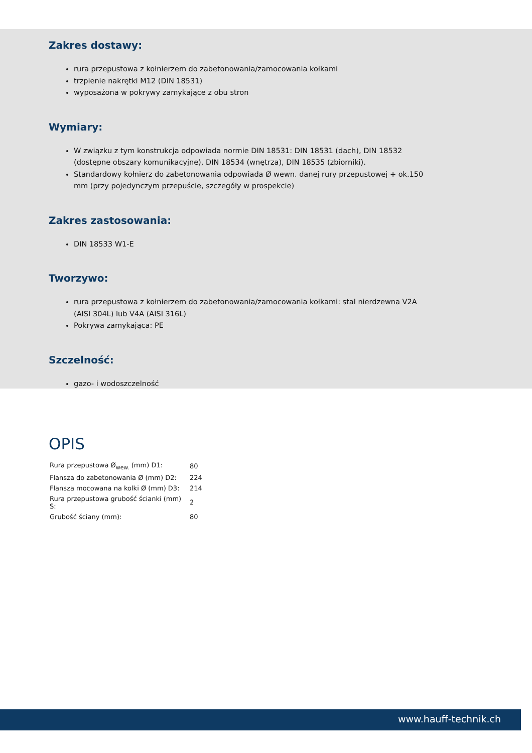Zakres dostawy:
rura przepustowa z kołnierzem do zabetonowania/zamocowania kołkami
trzpienie nakrętki M12 (DIN 18531)
wyposażona w pokrywy zamykające z obu stron
Wymiary:
W związku z tym konstrukcja odpowiada normie DIN 18531: DIN 18531 (dach), DIN 18532 (dostępne obszary komunikacyjne), DIN 18534 (wnętrza), DIN 18535 (zbiorniki).
Standardowy kołnierz do zabetonowania odpowiada Ø wewn. danej rury przepustowej + ok.150 mm (przy pojedynczym przepuście, szczegóły w prospekcie)
Zakres zastosowania:
DIN 18533 W1-E
Tworzywo:
rura przepustowa z kołnierzem do zabetonowania/zamocowania kołkami: stal nierdzewna V2A (AISI 304L) lub V4A (AISI 316L)
Pokrywa zamykająca: PE
Szczelność:
gazo- i wodoszczelność
OPIS
| Rura przepustowa Ø<sub>wew.</sub> (mm) D1: | 80 |
| Flansza do zabetonowania Ø (mm) D2: | 224 |
| Flansza mocowana na kolki Ø (mm) D3: | 214 |
| Rura przepustowa grubość ścianki (mm) S: | 2 |
| Grubość ściany (mm): | 80 |
www.hauff-technik.ch